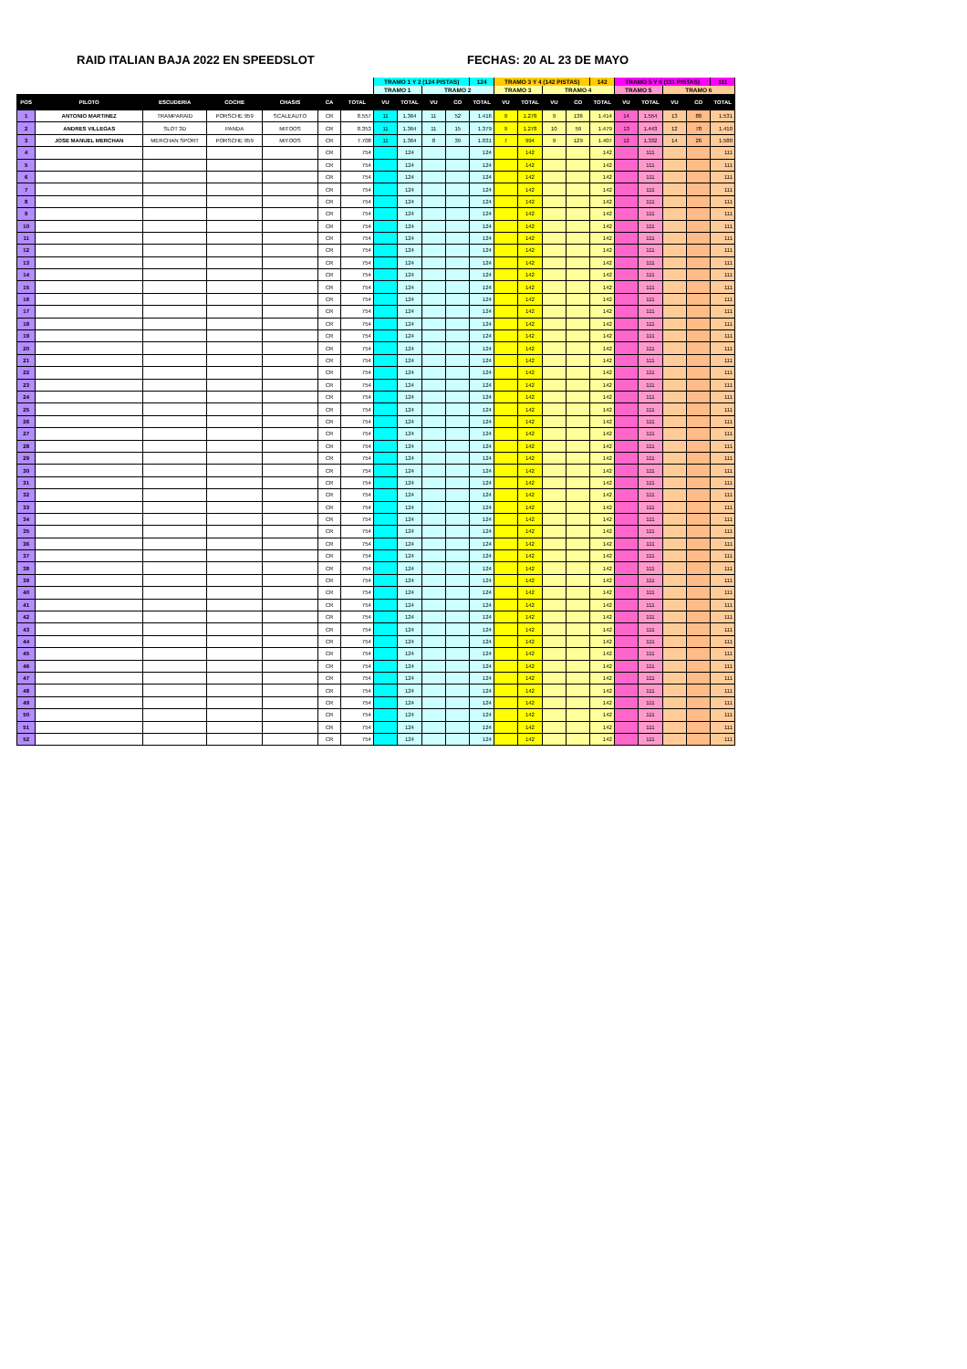RAID ITALIAN BAJA 2022 EN SPEEDSLOT FECHAS: 20 AL 23 DE MAYO
| | | | | | | | TRAMO 1 Y 2 (124 PISTAS) | | | | 124 | TRAMO 3 Y 4 (142 PISTAS) | | | | 142 | TRAMO 5 Y 6 (111 PISTAS) | | | | 111 |
| --- | --- | --- | --- | --- | --- | --- | --- | --- | --- | --- | --- | --- | --- | --- | --- | --- | --- | --- | --- | --- | --- |
| | | | | | | | TRAMO 1 | | TRAMO 2 | | | TRAMO 3 | | TRAMO 4 | | | TRAMO 5 | | TRAMO 6 | | |
| POS | PILOTO | ESCUDERIA | COCHE | CHASIS | CA | TOTAL | VU | TOTAL | VU | CO | TOTAL | VU | TOTAL | VU | CO | TOTAL | VU | TOTAL | VU | CO | TOTAL |
| 1 | ANTONIO MARTINEZ | TRAMPARAID | PORSCHE 959 | SCALEAUTO | CR | 8.557 | 11 | 1.364 | 11 | 52 | 1.416 | 9 | 1.278 | 9 | 136 | 1.414 | 14 | 1.554 | 13 | 88 | 1.531 |
| 2 | ANDRES VILLEGAS | SLOT 3D | PANDA | MITOOS | CR | 8.353 | 11 | 1.364 | 11 | 15 | 1.379 | 9 | 1.278 | 10 | 59 | 1.479 | 13 | 1.443 | 12 | 78 | 1.410 |
| 3 | JOSE MANUEL MERCHAN | MERCHAN SPORT | PORSCHE 959 | MITOOS | CR | 7.708 | 11 | 1.364 | 8 | 39 | 1.031 | 7 | 994 | 9 | 129 | 1.407 | 12 | 1.332 | 14 | 26 | 1.580 |
| 4 | | | | | CR | 754 | | 124 | | | 124 | | 142 | | | 142 | | 111 | | | 111 |
| 5 | | | | | CR | 754 | | 124 | | | 124 | | 142 | | | 142 | | 111 | | | 111 |
| 6 | | | | | CR | 754 | | 124 | | | 124 | | 142 | | | 142 | | 111 | | | 111 |
| 7 | | | | | CR | 754 | | 124 | | | 124 | | 142 | | | 142 | | 111 | | | 111 |
| 8 | | | | | CR | 754 | | 124 | | | 124 | | 142 | | | 142 | | 111 | | | 111 |
| 9 | | | | | CR | 754 | | 124 | | | 124 | | 142 | | | 142 | | 111 | | | 111 |
| 10 | | | | | CR | 754 | | 124 | | | 124 | | 142 | | | 142 | | 111 | | | 111 |
| 11 | | | | | CR | 754 | | 124 | | | 124 | | 142 | | | 142 | | 111 | | | 111 |
| 12 | | | | | CR | 754 | | 124 | | | 124 | | 142 | | | 142 | | 111 | | | 111 |
| 13 | | | | | CR | 754 | | 124 | | | 124 | | 142 | | | 142 | | 111 | | | 111 |
| 14 | | | | | CR | 754 | | 124 | | | 124 | | 142 | | | 142 | | 111 | | | 111 |
| 15 | | | | | CR | 754 | | 124 | | | 124 | | 142 | | | 142 | | 111 | | | 111 |
| 16 | | | | | CR | 754 | | 124 | | | 124 | | 142 | | | 142 | | 111 | | | 111 |
| 17 | | | | | CR | 754 | | 124 | | | 124 | | 142 | | | 142 | | 111 | | | 111 |
| 18 | | | | | CR | 754 | | 124 | | | 124 | | 142 | | | 142 | | 111 | | | 111 |
| 19 | | | | | CR | 754 | | 124 | | | 124 | | 142 | | | 142 | | 111 | | | 111 |
| 20 | | | | | CR | 754 | | 124 | | | 124 | | 142 | | | 142 | | 111 | | | 111 |
| 21 | | | | | CR | 754 | | 124 | | | 124 | | 142 | | | 142 | | 111 | | | 111 |
| 22 | | | | | CR | 754 | | 124 | | | 124 | | 142 | | | 142 | | 111 | | | 111 |
| 23 | | | | | CR | 754 | | 124 | | | 124 | | 142 | | | 142 | | 111 | | | 111 |
| 24 | | | | | CR | 754 | | 124 | | | 124 | | 142 | | | 142 | | 111 | | | 111 |
| 25 | | | | | CR | 754 | | 124 | | | 124 | | 142 | | | 142 | | 111 | | | 111 |
| 26 | | | | | CR | 754 | | 124 | | | 124 | | 142 | | | 142 | | 111 | | | 111 |
| 27 | | | | | CR | 754 | | 124 | | | 124 | | 142 | | | 142 | | 111 | | | 111 |
| 28 | | | | | CR | 754 | | 124 | | | 124 | | 142 | | | 142 | | 111 | | | 111 |
| 29 | | | | | CR | 754 | | 124 | | | 124 | | 142 | | | 142 | | 111 | | | 111 |
| 30 | | | | | CR | 754 | | 124 | | | 124 | | 142 | | | 142 | | 111 | | | 111 |
| 31 | | | | | CR | 754 | | 124 | | | 124 | | 142 | | | 142 | | 111 | | | 111 |
| 32 | | | | | CR | 754 | | 124 | | | 124 | | 142 | | | 142 | | 111 | | | 111 |
| 33 | | | | | CR | 754 | | 124 | | | 124 | | 142 | | | 142 | | 111 | | | 111 |
| 34 | | | | | CR | 754 | | 124 | | | 124 | | 142 | | | 142 | | 111 | | | 111 |
| 35 | | | | | CR | 754 | | 124 | | | 124 | | 142 | | | 142 | | 111 | | | 111 |
| 36 | | | | | CR | 754 | | 124 | | | 124 | | 142 | | | 142 | | 111 | | | 111 |
| 37 | | | | | CR | 754 | | 124 | | | 124 | | 142 | | | 142 | | 111 | | | 111 |
| 38 | | | | | CR | 754 | | 124 | | | 124 | | 142 | | | 142 | | 111 | | | 111 |
| 39 | | | | | CR | 754 | | 124 | | | 124 | | 142 | | | 142 | | 111 | | | 111 |
| 40 | | | | | CR | 754 | | 124 | | | 124 | | 142 | | | 142 | | 111 | | | 111 |
| 41 | | | | | CR | 754 | | 124 | | | 124 | | 142 | | | 142 | | 111 | | | 111 |
| 42 | | | | | CR | 754 | | 124 | | | 124 | | 142 | | | 142 | | 111 | | | 111 |
| 43 | | | | | CR | 754 | | 124 | | | 124 | | 142 | | | 142 | | 111 | | | 111 |
| 44 | | | | | CR | 754 | | 124 | | | 124 | | 142 | | | 142 | | 111 | | | 111 |
| 45 | | | | | CR | 754 | | 124 | | | 124 | | 142 | | | 142 | | 111 | | | 111 |
| 46 | | | | | CR | 754 | | 124 | | | 124 | | 142 | | | 142 | | 111 | | | 111 |
| 47 | | | | | CR | 754 | | 124 | | | 124 | | 142 | | | 142 | | 111 | | | 111 |
| 48 | | | | | CR | 754 | | 124 | | | 124 | | 142 | | | 142 | | 111 | | | 111 |
| 49 | | | | | CR | 754 | | 124 | | | 124 | | 142 | | | 142 | | 111 | | | 111 |
| 50 | | | | | CR | 754 | | 124 | | | 124 | | 142 | | | 142 | | 111 | | | 111 |
| 51 | | | | | CR | 754 | | 124 | | | 124 | | 142 | | | 142 | | 111 | | | 111 |
| 52 | | | | | CR | 754 | | 124 | | | 124 | | 142 | | | 142 | | 111 | | | 111 |